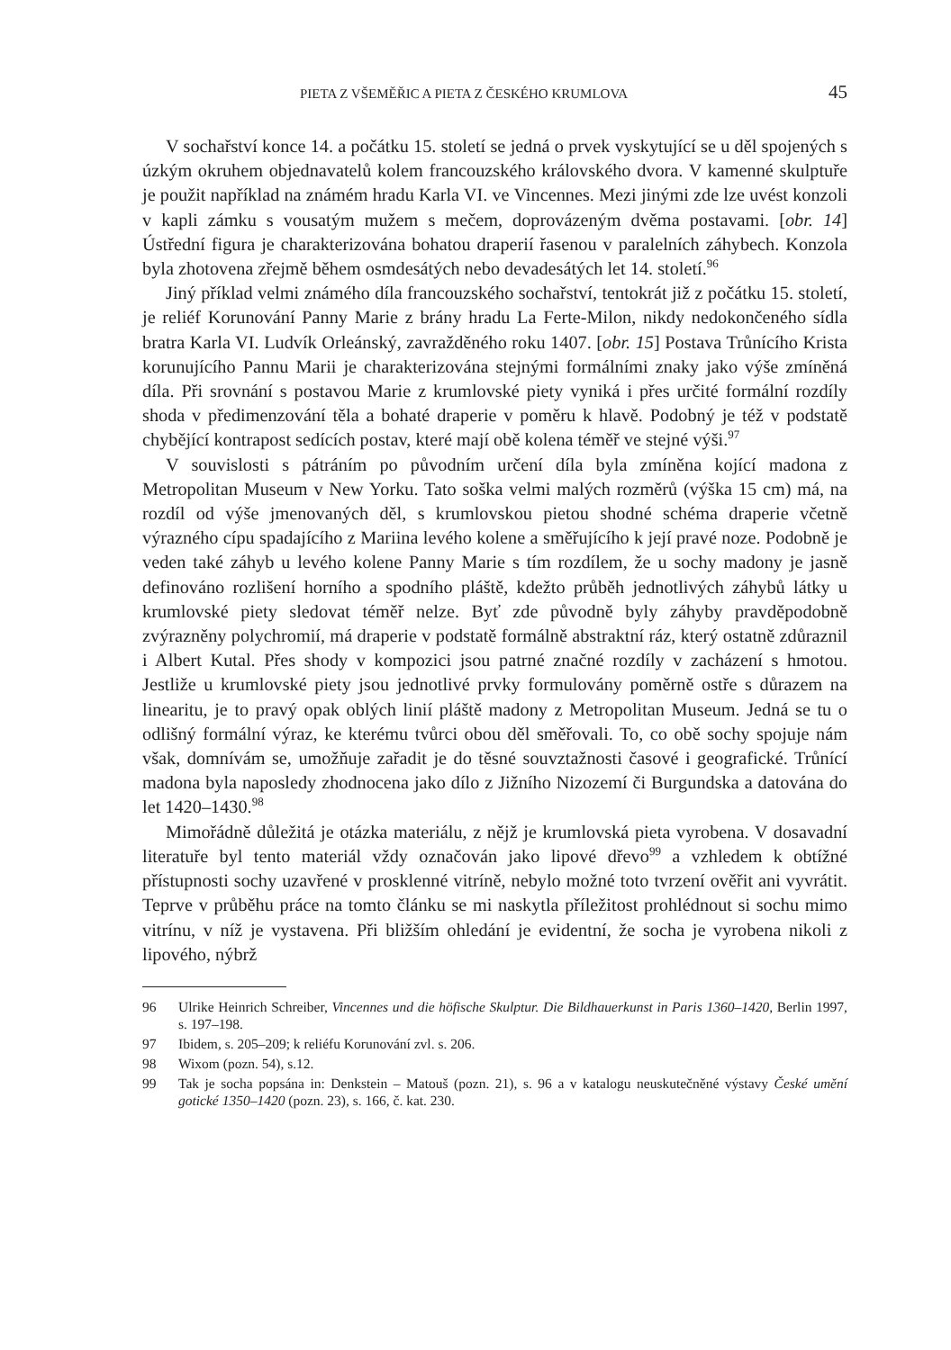PIETA Z VŠEMĚŘIC A PIETA Z ČESKÉHO KRUMLOVA 45
V sochařství konce 14. a počátku 15. století se jedná o prvek vyskytující se u děl spojených s úzkým okruhem objednavatelů kolem francouzského královského dvora. V kamenné skulptuře je použit například na známém hradu Karla VI. ve Vincennes. Mezi jinými zde lze uvést konzoli v kapli zámku s vousatým mužem s mečem, doprovázeným dvěma postavami. [obr. 14] Ústřední figura je charakterizována bohatou draperií řasenou v paralelních záhybech. Konzola byla zhotovena zřejmě během osmdesátých nebo devadesátých let 14. století.<sup>96</sup>
Jiný příklad velmi známého díla francouzského sochařství, tentokrát již z počátku 15. století, je reliéf Korunování Panny Marie z brány hradu La Ferte-Milon, nikdy nedokončeného sídla bratra Karla VI. Ludvík Orleánský, zavražděného roku 1407. [obr. 15] Postava Trůnícího Krista korunujícího Pannu Marii je charakterizována stejnými formálními znaky jako výše zmíněná díla. Při srovnání s postavou Marie z krumlovské piety vyniká i přes určité formální rozdíly shoda v předimenzování těla a bohaté draperie v poměru k hlavě. Podobný je též v podstatě chybějící kontrapost sedících postav, které mají obě kolena téměř ve stejné výši.<sup>97</sup>
V souvislosti s pátráním po původním určení díla byla zmíněna kojící madona z Metropolitan Museum v New Yorku. Tato soška velmi malých rozměrů (výška 15 cm) má, na rozdíl od výše jmenovaných děl, s krumlovskou pietou shodné schéma draperie včetně výrazného cípu spadajícího z Mariina levého kolene a směřujícího k její pravé noze. Podobně je veden také záhyb u levého kolene Panny Marie s tím rozdílem, že u sochy madony je jasně definováno rozlišení horního a spodního pláště, kdežto průběh jednotlivých záhybů látky u krumlovské piety sledovat téměř nelze. Byť zde původně byly záhyby pravděpodobně zvýrazněny polychromií, má draperie v podstatě formálně abstraktní ráz, který ostatně zdůraznil i Albert Kutal. Přes shody v kompozici jsou patrné značné rozdíly v zacházení s hmotou. Jestliže u krumlovské piety jsou jednotlivé prvky formulovány poměrně ostře s důrazem na linearitu, je to pravý opak oblých linií pláště madony z Metropolitan Museum. Jedná se tu o odlišný formální výraz, ke kterému tvůrci obou děl směřovali. To, co obě sochy spojuje nám však, domnívám se, umožňuje zařadit je do těsné souvztažnosti časové i geografické. Trůnící madona byla naposledy zhodnocena jako dílo z Jižního Nizozemí či Burgundska a datována do let 1420–1430.<sup>98</sup>
Mimořádně důležitá je otázka materiálu, z nějž je krumlovská pieta vyrobena. V dosavadní literatuře byl tento materiál vždy označován jako lipové dřevo<sup>99</sup> a vzhledem k obtížné přístupnosti sochy uzavřené v prosklenné vitríně, nebylo možné toto tvrzení ověřit ani vyvrátit. Teprve v průběhu práce na tomto článku se mi naskytla příležitost prohlédnout si sochu mimo vitrínu, v níž je vystavena. Při bližším ohledání je evidentní, že socha je vyrobena nikoli z lipového, nýbrž
96 Ulrike Heinrich Schreiber, Vincennes und die höfische Skulptur. Die Bildhauerkunst in Paris 1360–1420, Berlin 1997, s. 197–198.
97 Ibidem, s. 205–209; k reliéfu Korunování zvl. s. 206.
98 Wixom (pozn. 54), s.12.
99 Tak je socha popsána in: Denkstein – Matouš (pozn. 21), s. 96 a v katalogu neuskutečněné výstavy České umění gotické 1350–1420 (pozn. 23), s. 166, č. kat. 230.